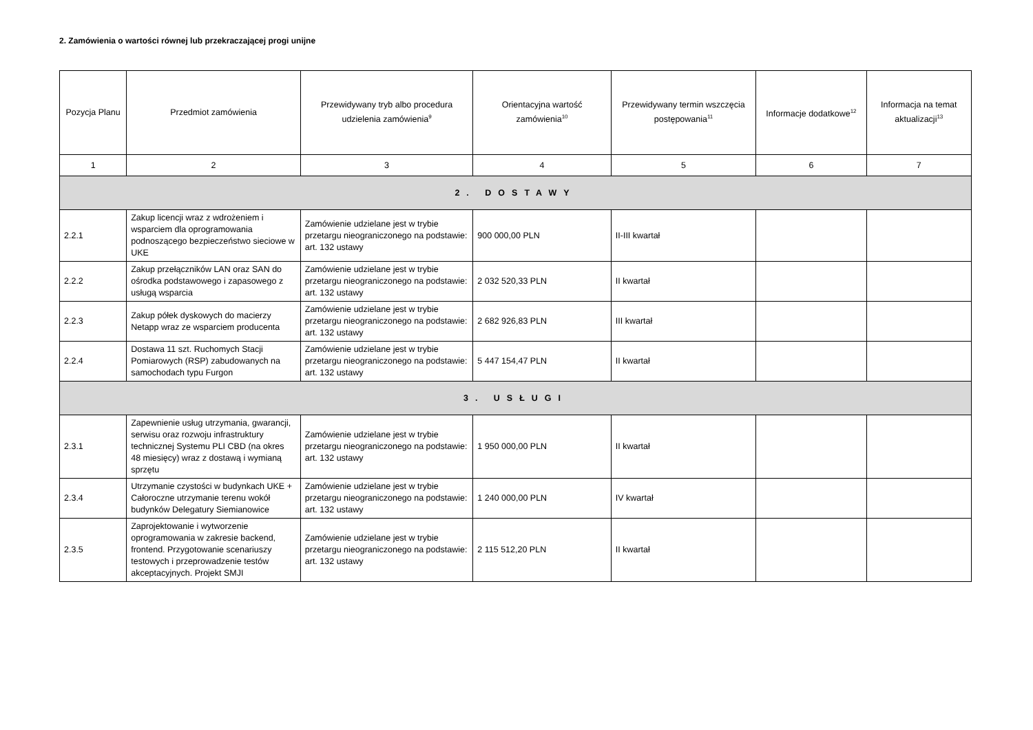2. Zamówienia o wartości równej lub przekraczającej progi unijne
| Pozycja Planu | Przedmiot zamówienia | Przewidywany tryb albo procedura udzielenia zamówienia<sup>9</sup> | Orientacyjna wartość zamówienia<sup>10</sup> | Przewidywany termin wszczęcia postępowania<sup>11</sup> | Informacje dodatkowe<sup>12</sup> | Informacja na temat aktualizacji<sup>13</sup> |
| --- | --- | --- | --- | --- | --- | --- |
| 1 | 2 | 3 | 4 | 5 | 6 | 7 |
| 2. DOSTAWY | | | | | | |
| 2.2.1 | Zakup licencji wraz z wdrożeniem i wsparciem dla oprogramowania podnoszącego bezpieczeństwo sieciowe w UKE | Zamówienie udzielane jest w trybie przetargu nieograniczonego na podstawie: art. 132 ustawy | 900 000,00 PLN | II-III kwartał | | |
| 2.2.2 | Zakup przełączników LAN oraz SAN do ośrodka podstawowego i zapasowego z usługą wsparcia | Zamówienie udzielane jest w trybie przetargu nieograniczonego na podstawie: art. 132 ustawy | 2 032 520,33 PLN | II kwartał | | |
| 2.2.3 | Zakup półek dyskowych do macierzy Netapp wraz ze wsparciem producenta | Zamówienie udzielane jest w trybie przetargu nieograniczonego na podstawie: art. 132 ustawy | 2 682 926,83 PLN | III kwartał | | |
| 2.2.4 | Dostawa 11 szt. Ruchomych Stacji Pomiarowych (RSP) zabudowanych na samochodach typu Furgon | Zamówienie udzielane jest w trybie przetargu nieograniczonego na podstawie: art. 132 ustawy | 5 447 154,47 PLN | II kwartał | | |
| 3. USŁUGI | | | | | | |
| 2.3.1 | Zapewnienie usług utrzymania, gwarancji, serwisu oraz rozwoju infrastruktury technicznej Systemu PLI CBD (na okres 48 miesięcy) wraz z dostawą i wymianą sprzętu | Zamówienie udzielane jest w trybie przetargu nieograniczonego na podstawie: art. 132 ustawy | 1 950 000,00 PLN | II kwartał | | |
| 2.3.4 | Utrzymanie czystości w budynkach UKE + Całoroczne utrzymanie terenu wokół budynków Delegatury Siemianowice | Zamówienie udzielane jest w trybie przetargu nieograniczonego na podstawie: art. 132 ustawy | 1 240 000,00 PLN | IV kwartał | | |
| 2.3.5 | Zaprojektowanie i wytworzenie oprogramowania w zakresie backend, frontend. Przygotowanie scenariuszy testowych i przeprowadzenie testów akceptacyjnych. Projekt SMJI | Zamówienie udzielane jest w trybie przetargu nieograniczonego na podstawie: art. 132 ustawy | 2 115 512,20 PLN | II kwartał | | |